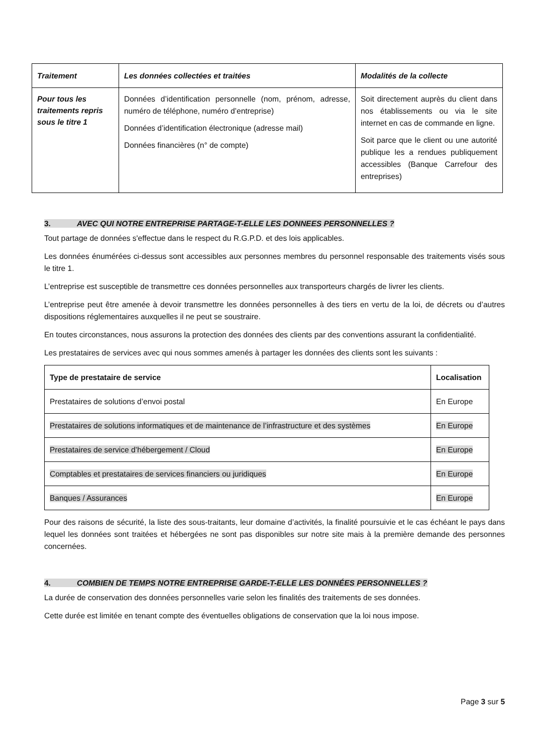| Traitement | Les données collectées et traitées | Modalités de la collecte |
| --- | --- | --- |
| Pour tous les traitements repris sous le titre 1 | Données d’identification personnelle (nom, prénom, adresse, numéro de téléphone, numéro d’entreprise) Données d’identification électronique (adresse mail) Données financières (n° de compte) | Soit directement auprès du client dans nos établissements ou via le site internet en cas de commande en ligne. Soit parce que le client ou une autorité publique les a rendues publiquement accessibles (Banque Carrefour des entreprises) |
3. AVEC QUI NOTRE ENTREPRISE PARTAGE-T-ELLE LES DONNEES PERSONNELLES ?
Tout partage de données s'effectue dans le respect du R.G.P.D. et des lois applicables.
Les données énumérées ci-dessus sont accessibles aux personnes membres du personnel responsable des traitements visés sous le titre 1.
L’entreprise est susceptible de transmettre ces données personnelles aux transporteurs chargés de livrer les clients.
L’entreprise peut être amenée à devoir transmettre les données personnelles à des tiers en vertu de la loi, de décrets ou d’autres dispositions réglementaires auxquelles il ne peut se soustraire.
En toutes circonstances, nous assurons la protection des données des clients par des conventions assurant la confidentialité.
Les prestataires de services avec qui nous sommes amenés à partager les données des clients sont les suivants :
| Type de prestataire de service | Localisation |
| --- | --- |
| Prestataires de solutions d’envoi postal | En Europe |
| Prestataires de solutions informatiques et de maintenance de l’infrastructure et des systèmes | En Europe |
| Prestataires de service d’hébergement / Cloud | En Europe |
| Comptables et prestataires de services financiers ou juridiques | En Europe |
| Banques / Assurances | En Europe |
Pour des raisons de sécurité, la liste des sous-traitants, leur domaine d’activités, la finalité poursuivie et le cas échéant le pays dans lequel les données sont traitées et hébergées ne sont pas disponibles sur notre site mais à la première demande des personnes concernées.
4. COMBIEN DE TEMPS NOTRE ENTREPRISE GARDE-T-ELLE LES DONNÉES PERSONNELLES ?
La durée de conservation des données personnelles varie selon les finalités des traitements de ses données.
Cette durée est limitée en tenant compte des éventuelles obligations de conservation que la loi nous impose.
Page 3 sur 5